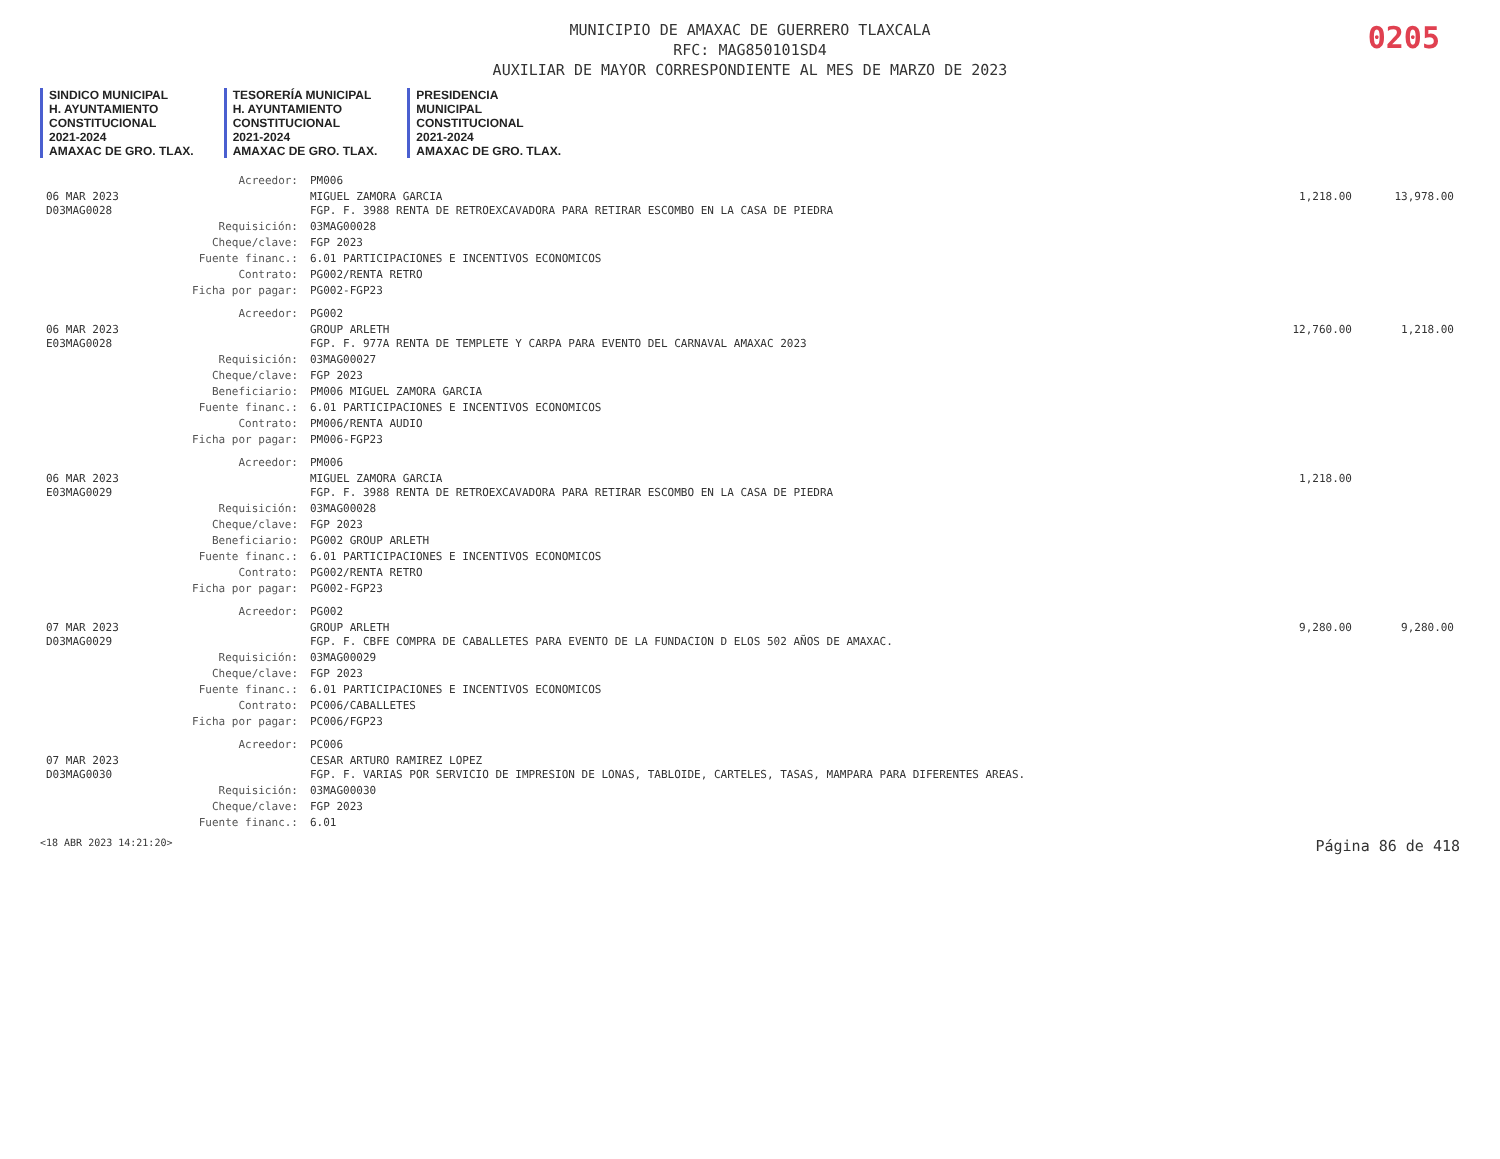0205
MUNICIPIO DE AMAXAC DE GUERRERO TLAXCALA
RFC: MAG850101SD4
AUXILIAR DE MAYOR CORRESPONDIENTE AL MES DE MARZO DE 2023
SINDICO MUNICIPAL
H. AYUNTAMIENTO
CONSTITUCIONAL
2021-2024
AMAXAC DE GRO. TLAX.
TESORERÍA MUNICIPAL
H. AYUNTAMIENTO
CONSTITUCIONAL
2021-2024
AMAXAC DE GRO. TLAX.
PRESIDENCIA
MUNICIPAL
CONSTITUCIONAL
2021-2024
AMAXAC DE GRO. TLAX.
| | Acreedor: | PM006 | | |
| 06 MAR 2023 D03MAG0028 | | MIGUEL ZAMORA GARCIA FGP. F. 3988 RENTA DE RETROEXCAVADORA PARA RETIRAR ESCOMBO EN LA CASA DE PIEDRA | 1,218.00 | 13,978.00 |
| | Requisición: | 03MAG00028 | | |
| | Cheque/clave: | FGP 2023 | | |
| | Fuente financ.: | 6.01 PARTICIPACIONES E INCENTIVOS ECONOMICOS | | |
| | Contrato: | PG002/RENTA RETRO | | |
| | Ficha por pagar: | PG002-FGP23 | | |
| | Acreedor: | PG002 | | |
| 06 MAR 2023 E03MAG0028 | | GROUP ARLETH FGP. F. 977A RENTA DE TEMPLETE Y CARPA PARA EVENTO DEL CARNAVAL AMAXAC 2023 | 12,760.00 | 1,218.00 |
| | Requisición: | 03MAG00027 | | |
| | Cheque/clave: | FGP 2023 | | |
| | Beneficiario: | PM006 MIGUEL ZAMORA GARCIA | | |
| | Fuente financ.: | 6.01 PARTICIPACIONES E INCENTIVOS ECONOMICOS | | |
| | Contrato: | PM006/RENTA AUDIO | | |
| | Ficha por pagar: | PM006-FGP23 | | |
| | Acreedor: | PM006 | | |
| 06 MAR 2023 E03MAG0029 | | MIGUEL ZAMORA GARCIA FGP. F. 3988 RENTA DE RETROEXCAVADORA PARA RETIRAR ESCOMBO EN LA CASA DE PIEDRA | 1,218.00 | |
| | Requisición: | 03MAG00028 | | |
| | Cheque/clave: | FGP 2023 | | |
| | Beneficiario: | PG002 GROUP ARLETH | | |
| | Fuente financ.: | 6.01 PARTICIPACIONES E INCENTIVOS ECONOMICOS | | |
| | Contrato: | PG002/RENTA RETRO | | |
| | Ficha por pagar: | PG002-FGP23 | | |
| | Acreedor: | PG002 | | |
| 07 MAR 2023 D03MAG0029 | | GROUP ARLETH FGP. F. CBFE COMPRA DE CABALLETES PARA EVENTO DE LA FUNDACION D ELOS 502 AÑOS DE AMAXAC. | 9,280.00 | 9,280.00 |
| | Requisición: | 03MAG00029 | | |
| | Cheque/clave: | FGP 2023 | | |
| | Fuente financ.: | 6.01 PARTICIPACIONES E INCENTIVOS ECONOMICOS | | |
| | Contrato: | PC006/CABALLETES | | |
| | Ficha por pagar: | PC006/FGP23 | | |
| | Acreedor: | PC006 | | |
| 07 MAR 2023 D03MAG0030 | | CESAR ARTURO RAMIREZ LOPEZ FGP. F. VARIAS POR SERVICIO DE IMPRESION DE LONAS, TABLOIDE, CARTELES, TASAS, MAMPARA PARA DIFERENTES AREAS. | | |
| | Requisición: | 03MAG00030 | | |
| | Cheque/clave: | FGP 2023 | | |
| | Fuente financ.: | 6.01 | | |
<18 ABR 2023 14:21:20> Página 86 de 418